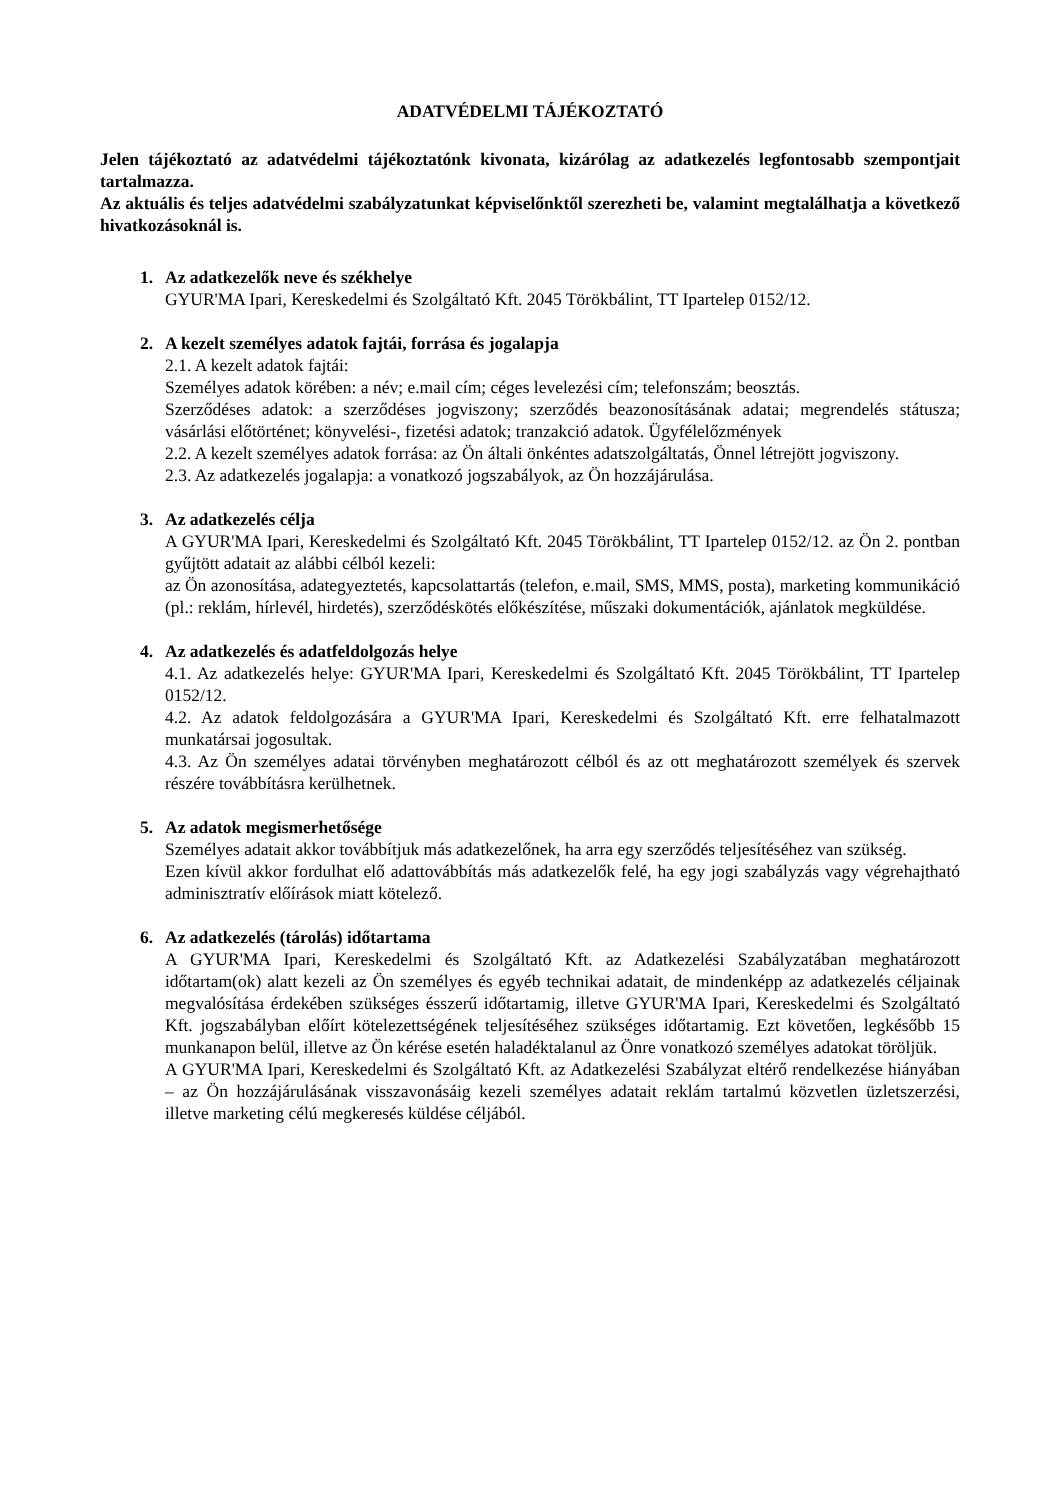ADATVÉDELMI TÁJÉKOZTATÓ
Jelen tájékoztató az adatvédelmi tájékoztatónk kivonata, kizárólag az adatkezelés legfontosabb szempontjait tartalmazza.
Az aktuális és teljes adatvédelmi szabályzatunkat képviselőnktől szerezheti be, valamint megtalálhatja a következő hivatkozásoknál is.
1. Az adatkezelők neve és székhelye
GYUR'MA Ipari, Kereskedelmi és Szolgáltató Kft. 2045 Törökbálint, TT Ipartelep 0152/12.
2. A kezelt személyes adatok fajtái, forrása és jogalapja
2.1. A kezelt adatok fajtái:
Személyes adatok körében: a név; e.mail cím; céges levelezési cím; telefonszám; beosztás.
Szerződéses adatok: a szerződéses jogviszony; szerződés beazonosításának adatai; megrendelés státusza; vásárlási előtörténet; könyvelési-, fizetési adatok; tranzakció adatok. Ügyfélelőzmények
2.2. A kezelt személyes adatok forrása: az Ön általi önkéntes adatszolgáltatás, Önnel létrejött jogviszony.
2.3. Az adatkezelés jogalapja: a vonatkozó jogszabályok, az Ön hozzájárulása.
3. Az adatkezelés célja
A GYUR'MA Ipari, Kereskedelmi és Szolgáltató Kft. 2045 Törökbálint, TT Ipartelep 0152/12. az Ön 2. pontban gyűjtött adatait az alábbi célból kezeli:
az Ön azonosítása, adategyeztetés, kapcsolattartás (telefon, e.mail, SMS, MMS, posta), marketing kommunikáció (pl.: reklám, hírlevél, hirdetés), szerződéskötés előkészítése, műszaki dokumentációk, ajánlatok megküldése.
4. Az adatkezelés és adatfeldolgozás helye
4.1. Az adatkezelés helye: GYUR'MA Ipari, Kereskedelmi és Szolgáltató Kft. 2045 Törökbálint, TT Ipartelep 0152/12.
4.2. Az adatok feldolgozására a GYUR'MA Ipari, Kereskedelmi és Szolgáltató Kft. erre felhatalmazott munkatársai jogosultak.
4.3. Az Ön személyes adatai törvényben meghatározott célból és az ott meghatározott személyek és szervek részére továbbításra kerülhetnek.
5. Az adatok megismerhetősége
Személyes adatait akkor továbbítjuk más adatkezelőnek, ha arra egy szerződés teljesítéséhez van szükség.
Ezen kívül akkor fordulhat elő adattovábbítás más adatkezelők felé, ha egy jogi szabályzás vagy végrehajtható adminisztratív előírások miatt kötelező.
6. Az adatkezelés (tárolás) időtartama
A GYUR'MA Ipari, Kereskedelmi és Szolgáltató Kft. az Adatkezelési Szabályzatában meghatározott időtartam(ok) alatt kezeli az Ön személyes és egyéb technikai adatait, de mindenképp az adatkezelés céljainak megvalósítása érdekében szükséges ésszerű időtartamig, illetve GYUR'MA Ipari, Kereskedelmi és Szolgáltató Kft. jogszabályban előírt kötelezettségének teljesítéséhez szükséges időtartamig. Ezt követően, legkésőbb 15 munkanapon belül, illetve az Ön kérése esetén haladéktalanul az Önre vonatkozó személyes adatokat töröljük.
A GYUR'MA Ipari, Kereskedelmi és Szolgáltató Kft. az Adatkezelési Szabályzat eltérő rendelkezése hiányában – az Ön hozzájárulásának visszavonásáig kezeli személyes adatait reklám tartalmú közvetlen üzletszerzési, illetve marketing célú megkeresés küldése céljából.